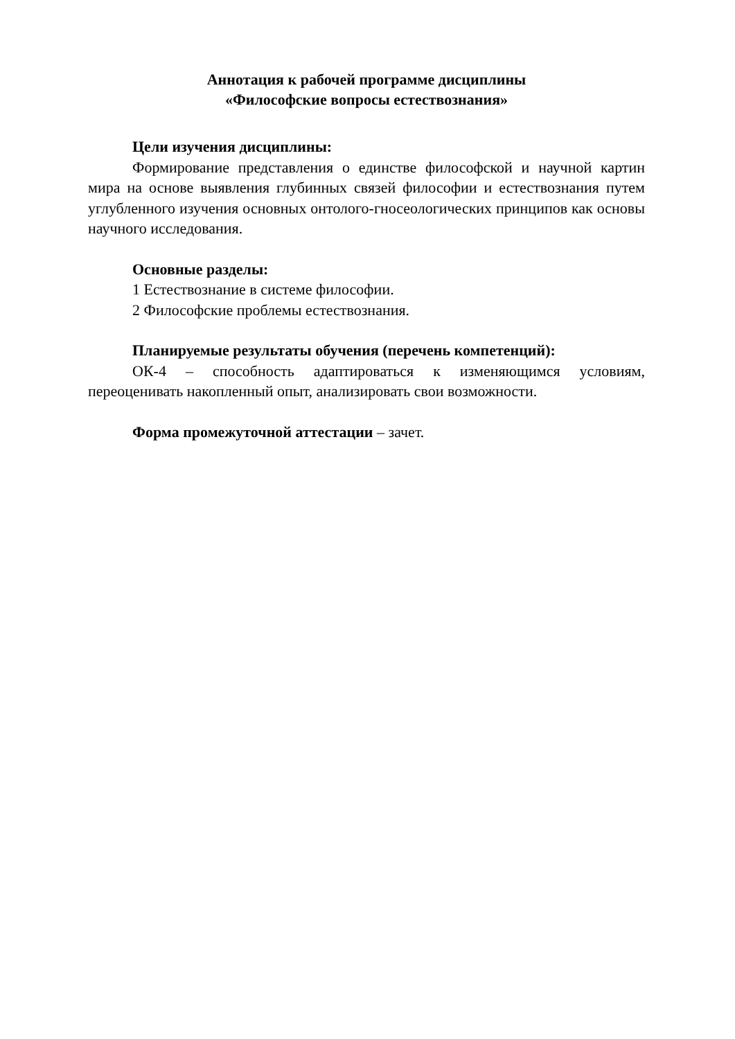Аннотация к рабочей программе дисциплины
«Философские вопросы естествознания»
Цели изучения дисциплины:
Формирование представления о единстве философской и научной картин мира на основе выявления глубинных связей философии и естествознания путем углубленного изучения основных онтолого-гносеологических принципов как основы научного исследования.
Основные разделы:
1 Естествознание в системе философии.
2 Философские проблемы естествознания.
Планируемые результаты обучения (перечень компетенций):
ОК-4 – способность адаптироваться к изменяющимся условиям, переоценивать накопленный опыт, анализировать свои возможности.
Форма промежуточной аттестации – зачет.